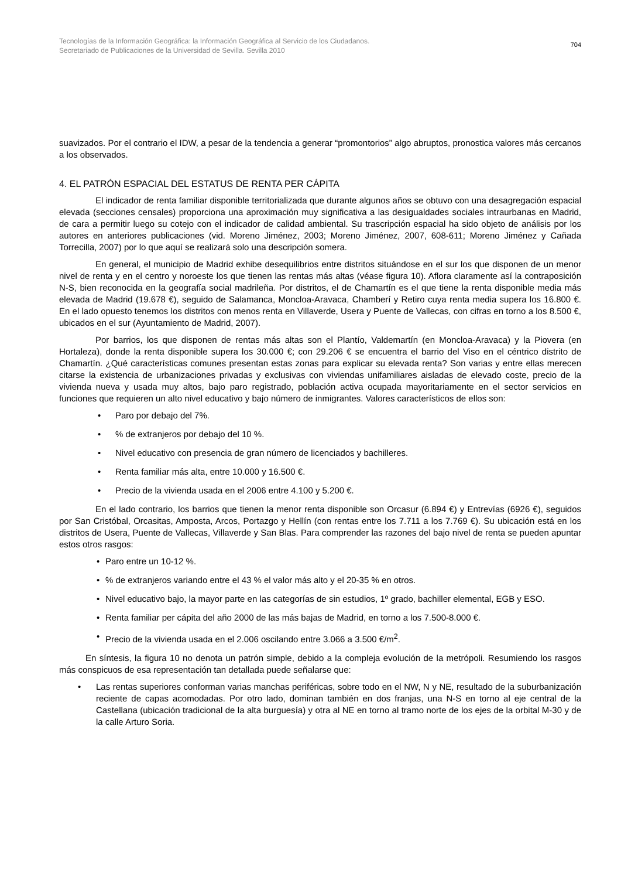Tecnologías de la Información Geográfica: la Información Geográfica al Servicio de los Ciudadanos.
Secretariado de Publicaciones de la Universidad de Sevilla. Sevilla 2010
704
suavizados. Por el contrario el IDW, a pesar de la tendencia a generar “promontorios” algo abruptos, pronostica valores más cercanos a los observados.
4. EL PATRÓN ESPACIAL DEL ESTATUS DE RENTA PER CÁPITA
El indicador de renta familiar disponible territorializada que durante algunos años se obtuvo con una desagregación espacial elevada (secciones censales) proporciona una aproximación muy significativa a las desigualdades sociales intraurbanas en Madrid, de cara a permitir luego su cotejo con el indicador de calidad ambiental. Su trascripción espacial ha sido objeto de análisis por los autores en anteriores publicaciones (vid. Moreno Jiménez, 2003; Moreno Jiménez, 2007, 608-611; Moreno Jiménez y Cañada Torrecilla, 2007) por lo que aquí se realizará solo una descripción somera.
En general, el municipio de Madrid exhibe desequilibrios entre distritos situándose en el sur los que disponen de un menor nivel de renta y en el centro y noroeste los que tienen las rentas más altas (véase figura 10). Aflora claramente así la contraposición N-S, bien reconocida en la geografía social madrileña. Por distritos, el de Chamartín es el que tiene la renta disponible media más elevada de Madrid (19.678 €), seguido de Salamanca, Moncloa-Aravaca, Chamberí y Retiro cuya renta media supera los 16.800 €. En el lado opuesto tenemos los distritos con menos renta en Villaverde, Usera y Puente de Vallecas, con cifras en torno a los 8.500 €, ubicados en el sur (Ayuntamiento de Madrid, 2007).
Por barrios, los que disponen de rentas más altas son el Plantío, Valdemartín (en Moncloa-Aravaca) y la Piovera (en Hortaleza), donde la renta disponible supera los 30.000 €; con 29.206 € se encuentra el barrio del Viso en el céntrico distrito de Chamartín. ¿Qué características comunes presentan estas zonas para explicar su elevada renta? Son varias y entre ellas merecen citarse la existencia de urbanizaciones privadas y exclusivas con viviendas unifamiliares aisladas de elevado coste, precio de la vivienda nueva y usada muy altos, bajo paro registrado, población activa ocupada mayoritariamente en el sector servicios en funciones que requieren un alto nivel educativo y bajo número de inmigrantes. Valores característicos de ellos son:
• Paro por debajo del 7%.
•% de extranjeros por debajo del 10 %.
• Nivel educativo con presencia de gran número de licenciados y bachilleres.
• Renta familiar más alta, entre 10.000 y 16.500 €.
• Precio de la vivienda usada en el 2006 entre 4.100 y 5.200 €.
En el lado contrario, los barrios que tienen la menor renta disponible son Orcasur (6.894 €) y Entrevías (6926 €), seguidos por San Cristóbal, Orcasitas, Amposta, Arcos, Portazgo y Hellín (con rentas entre los 7.711 a los 7.769 €). Su ubicación está en los distritos de Usera, Puente de Vallecas, Villaverde y San Blas. Para comprender las razones del bajo nivel de renta se pueden apuntar estos otros rasgos:
• Paro entre un 10-12 %.
•% de extranjeros variando entre el 43 % el valor más alto y el 20-35 % en otros.
• Nivel educativo bajo, la mayor parte en las categorías de sin estudios, 1º grado, bachiller elemental, EGB y ESO.
• Renta familiar per cápita del año 2000 de las más bajas de Madrid, en torno a los 7.500-8.000 €.
• Precio de la vivienda usada en el 2.006 oscilando entre 3.066 a 3.500 €/m<sup>2</sup>.
En síntesis, la figura 10 no denota un patrón simple, debido a la compleja evolución de la metrópoli. Resumiendo los rasgos más conspicuos de esa representación tan detallada puede señalarse que:
• Las rentas superiores conforman varias manchas periféricas, sobre todo en el NW, N y NE, resultado de la suburbanización reciente de capas acomodadas. Por otro lado, dominan también en dos franjas, una N-S en torno al eje central de la Castellana (ubicación tradicional de la alta burguesía) y otra al NE en torno al tramo norte de los ejes de la orbital M-30 y de la calle Arturo Soria.